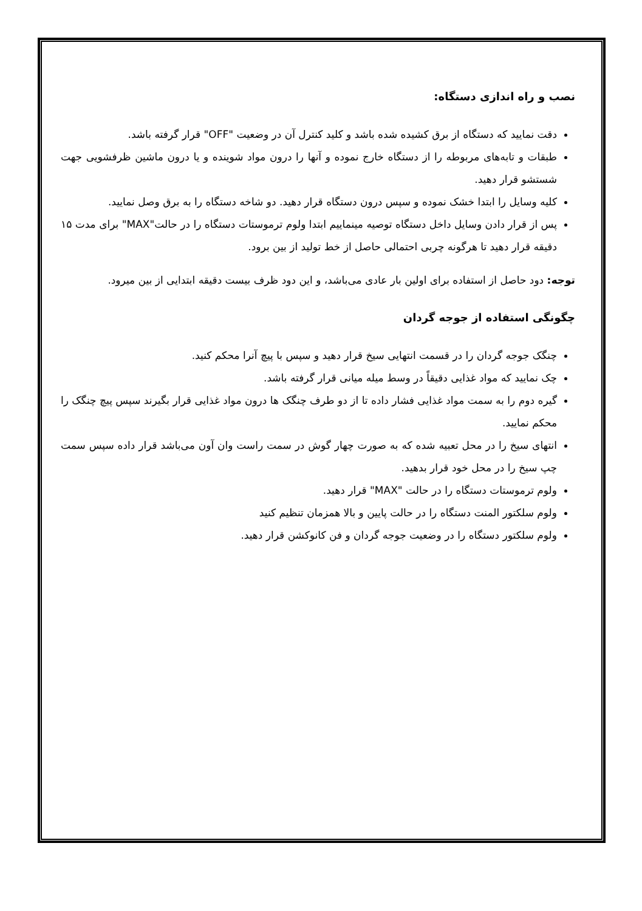نصب و راه اندازی دستگاه:
دقت نمایید که دستگاه از برق کشیده شده باشد و کلید کنترل آن در وضعیت "OFF" قرار گرفته باشد.
طبقات و تابه‌های مربوطه را از دستگاه خارج نموده و آنها را درون مواد شوینده و یا درون ماشین ظرفشویی جهت شستشو قرار دهید.
کلیه وسایل را ابتدا خشک نموده و سپس درون دستگاه قرار دهید. دو شاخه دستگاه را به برق وصل نمایید.
پس از قرار دادن وسایل داخل دستگاه توصیه مینماییم ابتدا ولوم ترموستات دستگاه را در حالت"MAX" برای مدت ۱۵ دقیقه قرار دهید تا هرگونه چربی احتمالی حاصل از خط تولید از بین برود.
توجه: دود حاصل از استفاده برای اولین بار عادی می‌باشد، و این دود ظرف بیست دقیقه ابتدایی از بین میرود.
چگونگی استفاده از جوجه گردان
چنگک جوجه گردان را در قسمت انتهایی سیخ قرار دهید و سپس با پیچ آنرا محکم کنید.
چک نمایید که مواد غذایی دقیقاً در وسط میله میانی قرار گرفته باشد.
گیره دوم را به سمت مواد غذایی فشار داده تا از دو طرف چنگک ها درون مواد غذایی قرار بگیرند سپس پیچ چنگک را محکم نمایید.
انتهای سیخ را در محل تعبیه شده که به صورت چهار گوش در سمت راست وان آون می‌باشد قرار داده سپس سمت چپ سیخ را در محل خود قرار بدهید.
ولوم ترموستات دستگاه را در حالت "MAX" قرار دهید.
ولوم سلکتور المنت دستگاه را در حالت پایین و بالا همزمان تنظیم کنید
ولوم سلکتور دستگاه را در وضعیت جوجه گردان و فن کانوکشن قرار دهید.